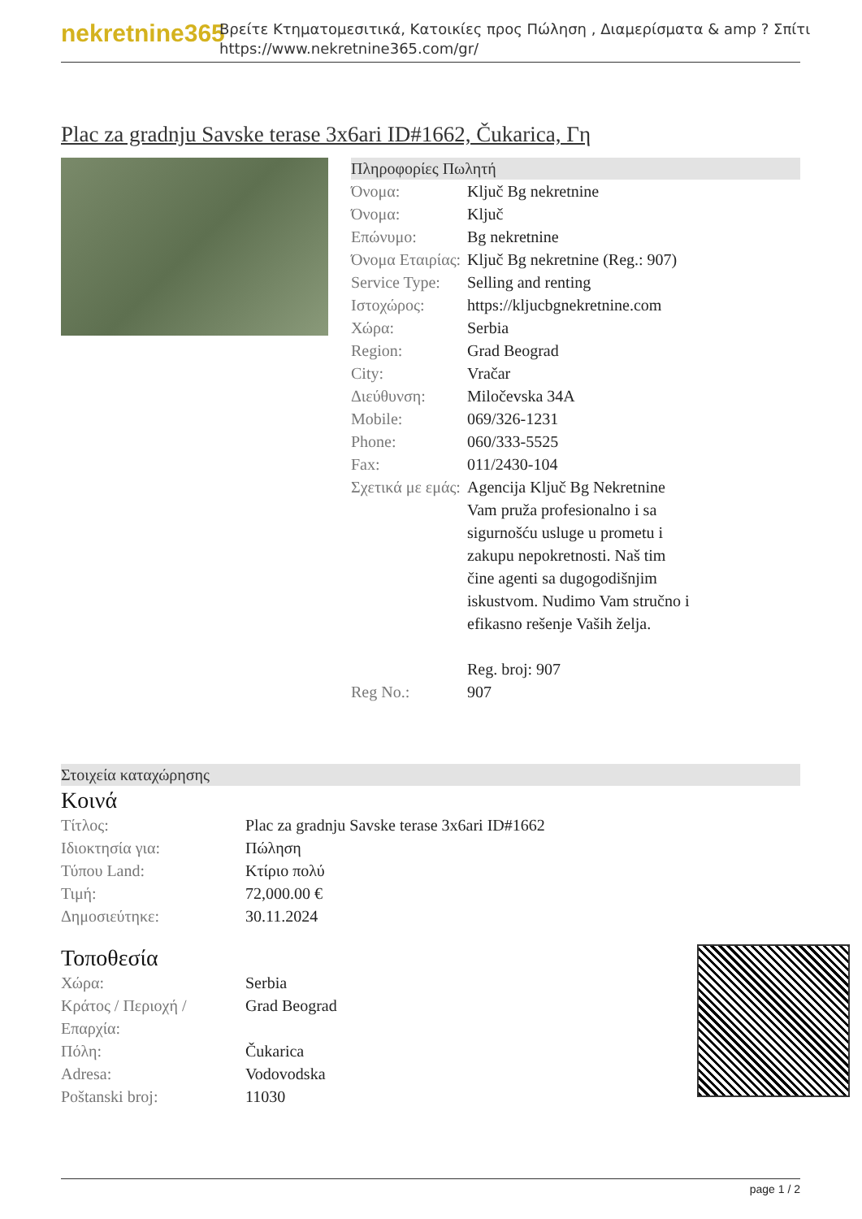nekretnine365
Βρείτε Κτηματομεσιτικά, Κατοικίες προς Πώληση , Διαμερίσματα & amp ? Σπίτι
https://www.nekretnine365.com/gr/
Plac za gradnju Savske terase 3x6ari ID#1662, Čukarica, Γη
Πληροφορίες Πωλητή
| Όνομα: | Ključ Bg nekretnine |
| Όνομα: | Ključ |
| Επώνυμο: | Bg nekretnine |
| Όνομα Εταιρίας: | Ključ Bg nekretnine (Reg.: 907) |
| Service Type: | Selling and renting |
| Ιστοχώρος: | https://kljucbgnekretnine.com |
| Χώρα: | Serbia |
| Region: | Grad Beograd |
| City: | Vračar |
| Διεύθυνση: | Miločevska 34A |
| Mobile: | 069/326-1231 |
| Phone: | 060/333-5525 |
| Fax: | 011/2430-104 |
| Σχετικά με εμάς: | Agencija Ključ Bg Nekretnine Vam pruža profesionalno i sa sigurnošću usluge u prometu i zakupu nepokretnosti. Naš tim čine agenti sa dugogodišnjim iskustvom. Nudimo Vam stručno i efikasno rešenje Vaših želja. Reg. broj: 907 |
| Reg No.: | 907 |
Στοιχεία καταχώρησης
Κοινά
| Τίτλος: | Plac za gradnju Savske terase 3x6ari ID#1662 |
| Ιδιοκτησία για: | Πώληση |
| Τύπου Land: | Κτίριο πολύ |
| Τιμή: | 72,000.00 € |
| Δημοσιεύτηκε: | 30.11.2024 |
Τοποθεσία
| Χώρα: | Serbia |
| Κράτος / Περιοχή / Επαρχία: | Grad Beograd |
| Πόλη: | Čukarica |
| Adresa: | Vodovodska |
| Poštanski broj: | 11030 |
page 1 / 2